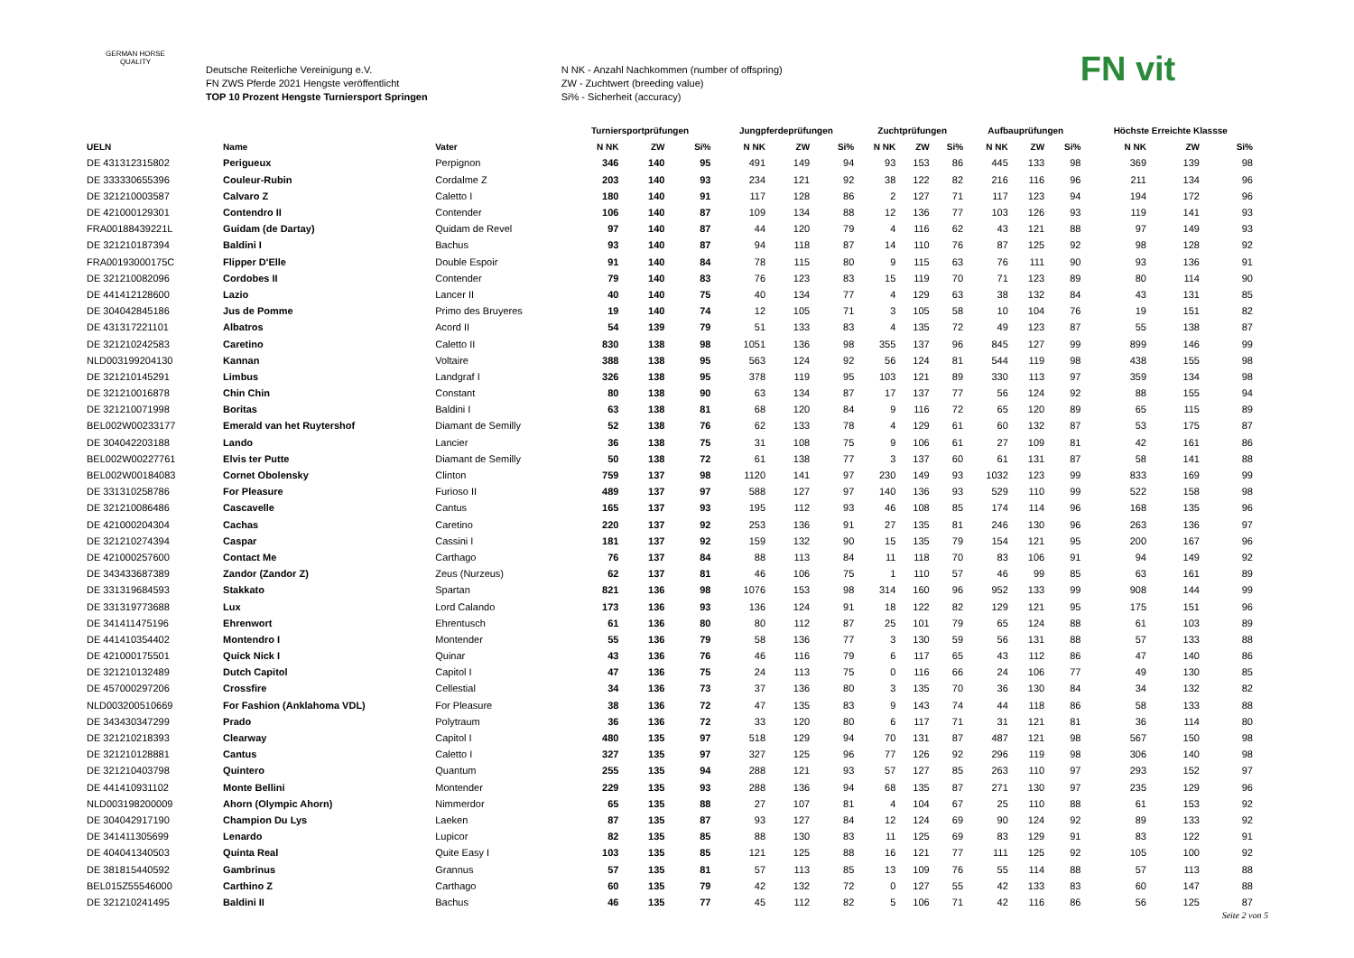GERMAN HORSE QUALITY
Deutsche Reiterliche Vereinigung e.V.
FN ZWS Pferde 2021 Hengste veröffentlicht
TOP 10 Prozent Hengste Turniersport Springen
N NK - Anzahl Nachkommen (number of offspring)
ZW - Zuchtwert (breeding value)
Si% - Sicherheit (accuracy)
FN vit
| | | | Turniersportprüfungen | | | Jungpferdeprüfungen | | | Zuchtprüfungen | | | Aufbauprüfungen | | | Höchste Erreichte Klassse | | |
| --- | --- | --- | --- | --- | --- | --- | --- | --- | --- | --- | --- | --- | --- | --- | --- | --- | --- |
| UELN | Name | Vater | N NK | ZW | Si% | N NK | ZW | Si% | N NK | ZW | Si% | N NK | ZW | Si% | N NK | ZW | Si% |
| DE 431312315802 | Perigueux | Perpignon | 346 | 140 | 95 | 491 | 149 | 94 | 93 | 153 | 86 | 445 | 133 | 98 | 369 | 139 | 98 |
| DE 333330655396 | Couleur-Rubin | Cordalme Z | 203 | 140 | 93 | 234 | 121 | 92 | 38 | 122 | 82 | 216 | 116 | 96 | 211 | 134 | 96 |
| DE 321210003587 | Calvaro Z | Caletto I | 180 | 140 | 91 | 117 | 128 | 86 | 2 | 127 | 71 | 117 | 123 | 94 | 194 | 172 | 96 |
| DE 421000129301 | Contendro II | Contender | 106 | 140 | 87 | 109 | 134 | 88 | 12 | 136 | 77 | 103 | 126 | 93 | 119 | 141 | 93 |
| FRA00188439221L | Guidam (de Dartay) | Quidam de Revel | 97 | 140 | 87 | 44 | 120 | 79 | 4 | 116 | 62 | 43 | 121 | 88 | 97 | 149 | 93 |
| DE 321210187394 | Baldini I | Bachus | 93 | 140 | 87 | 94 | 118 | 87 | 14 | 110 | 76 | 87 | 125 | 92 | 98 | 128 | 92 |
| FRA00193000175C | Flipper D'Elle | Double Espoir | 91 | 140 | 84 | 78 | 115 | 80 | 9 | 115 | 63 | 76 | 111 | 90 | 93 | 136 | 91 |
| DE 321210082096 | Cordobes II | Contender | 79 | 140 | 83 | 76 | 123 | 83 | 15 | 119 | 70 | 71 | 123 | 89 | 80 | 114 | 90 |
| DE 441412128600 | Lazio | Lancer II | 40 | 140 | 75 | 40 | 134 | 77 | 4 | 129 | 63 | 38 | 132 | 84 | 43 | 131 | 85 |
| DE 304042845186 | Jus de Pomme | Primo des Bruyeres | 19 | 140 | 74 | 12 | 105 | 71 | 3 | 105 | 58 | 10 | 104 | 76 | 19 | 151 | 82 |
| DE 431317221101 | Albatros | Acord II | 54 | 139 | 79 | 51 | 133 | 83 | 4 | 135 | 72 | 49 | 123 | 87 | 55 | 138 | 87 |
| DE 321210242583 | Caretino | Caletto II | 830 | 138 | 98 | 1051 | 136 | 98 | 355 | 137 | 96 | 845 | 127 | 99 | 899 | 146 | 99 |
| NLD003199204130 | Kannan | Voltaire | 388 | 138 | 95 | 563 | 124 | 92 | 56 | 124 | 81 | 544 | 119 | 98 | 438 | 155 | 98 |
| DE 321210145291 | Limbus | Landgraf I | 326 | 138 | 95 | 378 | 119 | 95 | 103 | 121 | 89 | 330 | 113 | 97 | 359 | 134 | 98 |
| DE 321210016878 | Chin Chin | Constant | 80 | 138 | 90 | 63 | 134 | 87 | 17 | 137 | 77 | 56 | 124 | 92 | 88 | 155 | 94 |
| DE 321210071998 | Boritas | Baldini I | 63 | 138 | 81 | 68 | 120 | 84 | 9 | 116 | 72 | 65 | 120 | 89 | 65 | 115 | 89 |
| BEL002W00233177 | Emerald van het Ruytershof | Diamant de Semilly | 52 | 138 | 76 | 62 | 133 | 78 | 4 | 129 | 61 | 60 | 132 | 87 | 53 | 175 | 87 |
| DE 304042203188 | Lando | Lancier | 36 | 138 | 75 | 31 | 108 | 75 | 9 | 106 | 61 | 27 | 109 | 81 | 42 | 161 | 86 |
| BEL002W00227761 | Elvis ter Putte | Diamant de Semilly | 50 | 138 | 72 | 61 | 138 | 77 | 3 | 137 | 60 | 61 | 131 | 87 | 58 | 141 | 88 |
| BEL002W00184083 | Cornet Obolensky | Clinton | 759 | 137 | 98 | 1120 | 141 | 97 | 230 | 149 | 93 | 1032 | 123 | 99 | 833 | 169 | 99 |
| DE 331310258786 | For Pleasure | Furioso II | 489 | 137 | 97 | 588 | 127 | 97 | 140 | 136 | 93 | 529 | 110 | 99 | 522 | 158 | 98 |
| DE 321210086486 | Cascavelle | Cantus | 165 | 137 | 93 | 195 | 112 | 93 | 46 | 108 | 85 | 174 | 114 | 96 | 168 | 135 | 96 |
| DE 421000204304 | Cachas | Caretino | 220 | 137 | 92 | 253 | 136 | 91 | 27 | 135 | 81 | 246 | 130 | 96 | 263 | 136 | 97 |
| DE 321210274394 | Caspar | Cassini I | 181 | 137 | 92 | 159 | 132 | 90 | 15 | 135 | 79 | 154 | 121 | 95 | 200 | 167 | 96 |
| DE 421000257600 | Contact Me | Carthago | 76 | 137 | 84 | 88 | 113 | 84 | 11 | 118 | 70 | 83 | 106 | 91 | 94 | 149 | 92 |
| DE 343433687389 | Zandor (Zandor Z) | Zeus (Nurzeus) | 62 | 137 | 81 | 46 | 106 | 75 | 1 | 110 | 57 | 46 | 99 | 85 | 63 | 161 | 89 |
| DE 331319684593 | Stakkato | Spartan | 821 | 136 | 98 | 1076 | 153 | 98 | 314 | 160 | 96 | 952 | 133 | 99 | 908 | 144 | 99 |
| DE 331319773688 | Lux | Lord Calando | 173 | 136 | 93 | 136 | 124 | 91 | 18 | 122 | 82 | 129 | 121 | 95 | 175 | 151 | 96 |
| DE 341411475196 | Ehrenwort | Ehrentusch | 61 | 136 | 80 | 80 | 112 | 87 | 25 | 101 | 79 | 65 | 124 | 88 | 61 | 103 | 89 |
| DE 441410354402 | Montendro I | Montender | 55 | 136 | 79 | 58 | 136 | 77 | 3 | 130 | 59 | 56 | 131 | 88 | 57 | 133 | 88 |
| DE 421000175501 | Quick Nick I | Quinar | 43 | 136 | 76 | 46 | 116 | 79 | 6 | 117 | 65 | 43 | 112 | 86 | 47 | 140 | 86 |
| DE 321210132489 | Dutch Capitol | Capitol I | 47 | 136 | 75 | 24 | 113 | 75 | 0 | 116 | 66 | 24 | 106 | 77 | 49 | 130 | 85 |
| DE 457000297206 | Crossfire | Cellestial | 34 | 136 | 73 | 37 | 136 | 80 | 3 | 135 | 70 | 36 | 130 | 84 | 34 | 132 | 82 |
| NLD003200510669 | For Fashion (Anklahoma VDL) | For Pleasure | 38 | 136 | 72 | 47 | 135 | 83 | 9 | 143 | 74 | 44 | 118 | 86 | 58 | 133 | 88 |
| DE 343430347299 | Prado | Polytraum | 36 | 136 | 72 | 33 | 120 | 80 | 6 | 117 | 71 | 31 | 121 | 81 | 36 | 114 | 80 |
| DE 321210218393 | Clearway | Capitol I | 480 | 135 | 97 | 518 | 129 | 94 | 70 | 131 | 87 | 487 | 121 | 98 | 567 | 150 | 98 |
| DE 321210128881 | Cantus | Caletto I | 327 | 135 | 97 | 327 | 125 | 96 | 77 | 126 | 92 | 296 | 119 | 98 | 306 | 140 | 98 |
| DE 321210403798 | Quintero | Quantum | 255 | 135 | 94 | 288 | 121 | 93 | 57 | 127 | 85 | 263 | 110 | 97 | 293 | 152 | 97 |
| DE 441410931102 | Monte Bellini | Montender | 229 | 135 | 93 | 288 | 136 | 94 | 68 | 135 | 87 | 271 | 130 | 97 | 235 | 129 | 96 |
| NLD003198200009 | Ahorn (Olympic Ahorn) | Nimmerdor | 65 | 135 | 88 | 27 | 107 | 81 | 4 | 104 | 67 | 25 | 110 | 88 | 61 | 153 | 92 |
| DE 304042917190 | Champion Du Lys | Laeken | 87 | 135 | 87 | 93 | 127 | 84 | 12 | 124 | 69 | 90 | 124 | 92 | 89 | 133 | 92 |
| DE 341411305699 | Lenardo | Lupicor | 82 | 135 | 85 | 88 | 130 | 83 | 11 | 125 | 69 | 83 | 129 | 91 | 83 | 122 | 91 |
| DE 404041340503 | Quinta Real | Quite Easy I | 103 | 135 | 85 | 121 | 125 | 88 | 16 | 121 | 77 | 111 | 125 | 92 | 105 | 100 | 92 |
| DE 381815440592 | Gambrinus | Grannus | 57 | 135 | 81 | 57 | 113 | 85 | 13 | 109 | 76 | 55 | 114 | 88 | 57 | 113 | 88 |
| BEL015Z55546000 | Carthino Z | Carthago | 60 | 135 | 79 | 42 | 132 | 72 | 0 | 127 | 55 | 42 | 133 | 83 | 60 | 147 | 88 |
| DE 321210241495 | Baldini II | Bachus | 46 | 135 | 77 | 45 | 112 | 82 | 5 | 106 | 71 | 42 | 116 | 86 | 56 | 125 | 87 |
Seite 2 von 5